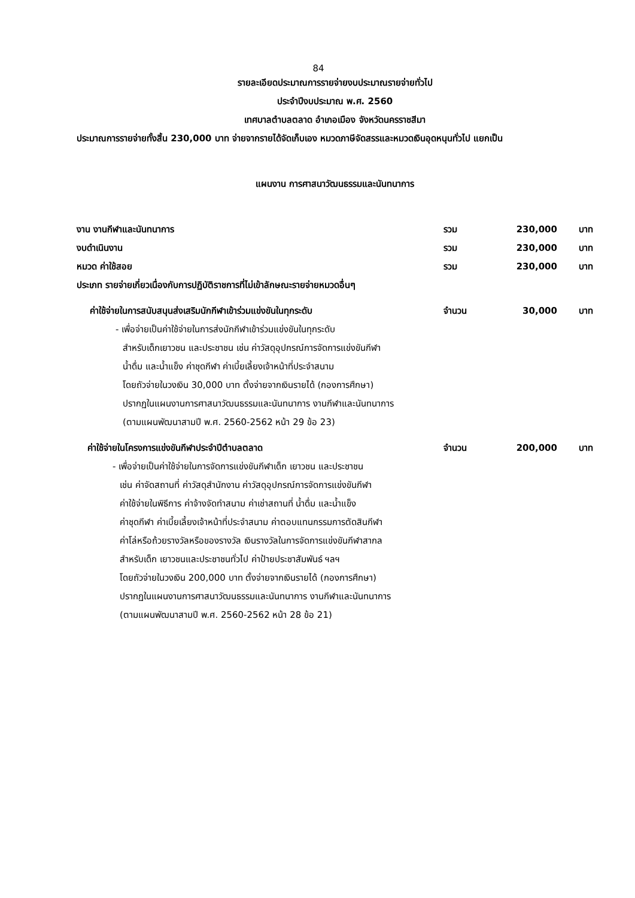84
รายละเอียดประมาณการรายจ่ายงบประมาณรายจ่ายทั่วไป
ประจำปีงบประมาณ พ.ศ. 2560
เทศบาลตำบลตลาด อำเภอเมือง จังหวัดนครราชสีมา
ประมาณการรายจ่ายทั้งสิ้น 230,000 บาท จ่ายจากรายได้จัดเก็บเอง หมวดภาษีจัดสรรและหมวดเงินอุดหนุนทั่วไป แยกเป็น
แผนงาน การศาสนาวัฒนธรรมและนันทนาการ
งาน งานกีฬาและนันทนาการ รวม 230,000 บาท
งบดำเนินงาน รวม 230,000 บาท
หมวด ค่าใช้สอย รวม 230,000 บาท
ประเภท รายจ่ายเกี่ยวเนื่องกับการปฏิบัติราชการที่ไม่เข้าลักษณะรายจ่ายหมวดอื่นๆ
ค่าใช้จ่ายในการสนับสนุนส่งเสริมนักกีฬาเข้าร่วมแข่งขันในทุกระดับ จำนวน 30,000 บาท
- เพื่อจ่ายเป็นค่าใช้จ่ายในการส่งนักกีฬาเข้าร่วมแข่งขันในทุกระดับ
สำหรับเด็กเยาวชน และประชาชน เช่น ค่าวัสดุอุปกรณ์การจัดการแข่งขันกีฬา
น้ำดื่ม และน้ำแข็ง ค่าชุดกีฬา ค่าเบี้ยเลี้ยงเจ้าหน้าที่ประจำสนาม
โดยถัวจ่ายในวงเงิน 30,000 บาท ตั้งจ่ายจากเงินรายได้ (กองการศึกษา)
ปรากฏในแผนงานการศาสนาวัฒนธรรมและนันทนาการ งานกีฬาและนันทนาการ
(ตามแผนพัฒนาสามปี พ.ศ. 2560-2562 หน้า 29 ข้อ 23)
ค่าใช้จ่ายในโครงการแข่งขันกีฬาประจำปีตำบลตลาด จำนวน 200,000 บาท
- เพื่อจ่ายเป็นค่าใช้จ่ายในการจัดการแข่งขันกีฬาเด็ก เยาวชน และประชาชน
เช่น ค่าจัดสถานที่ ค่าวัสดุสำนักงาน ค่าวัสดุอุปกรณ์การจัดการแข่งขันกีฬา
ค่าใช้จ่ายในพิธีการ ค่าจ้างจัดทำสนาม ค่าเช่าสถานที่ น้ำดื่ม และน้ำแข็ง
ค่าชุดกีฬา ค่าเบี้ยเลี้ยงเจ้าหน้าที่ประจำสนาม ค่าตอบแทนกรรมการตัดสินกีฬา
ค่าโล่หรือถ้วยรางวัลหรือของรางวัล เงินรางวัลในการจัดการแข่งขันกีฬาสากล
สำหรับเด็ก เยาวชนและประชาชนทั่วไป ค่าป้ายประชาสัมพันธ์ ฯลฯ
โดยถัวจ่ายในวงเงิน 200,000 บาท ตั้งจ่ายจากเงินรายได้ (กองการศึกษา)
ปรากฏในแผนงานการศาสนาวัฒนธรรมและนันทนาการ งานกีฬาและนันทนาการ
(ตามแผนพัฒนาสามปี พ.ศ. 2560-2562 หน้า 28 ข้อ 21)